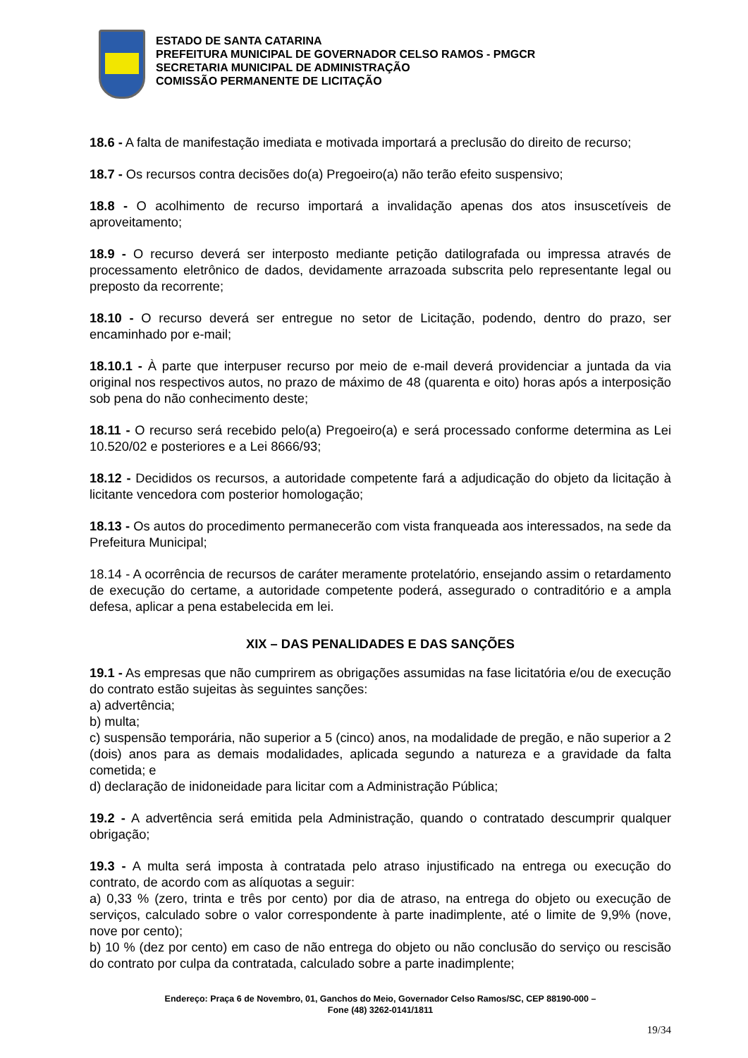ESTADO DE SANTA CATARINA
PREFEITURA MUNICIPAL DE GOVERNADOR CELSO RAMOS - PMGCR
SECRETARIA MUNICIPAL DE ADMINISTRAÇÃO
COMISSÃO PERMANENTE DE LICITAÇÃO
18.6 - A falta de manifestação imediata e motivada importará a preclusão do direito de recurso;
18.7 - Os recursos contra decisões do(a) Pregoeiro(a) não terão efeito suspensivo;
18.8 - O acolhimento de recurso importará a invalidação apenas dos atos insuscetíveis de aproveitamento;
18.9 - O recurso deverá ser interposto mediante petição datilografada ou impressa através de processamento eletrônico de dados, devidamente arrazoada subscrita pelo representante legal ou preposto da recorrente;
18.10 - O recurso deverá ser entregue no setor de Licitação, podendo, dentro do prazo, ser encaminhado por e-mail;
18.10.1 - À parte que interpuser recurso por meio de e-mail deverá providenciar a juntada da via original nos respectivos autos, no prazo de máximo de 48 (quarenta e oito) horas após a interposição sob pena do não conhecimento deste;
18.11 - O recurso será recebido pelo(a) Pregoeiro(a) e será processado conforme determina as Lei 10.520/02 e posteriores e a Lei 8666/93;
18.12 - Decididos os recursos, a autoridade competente fará a adjudicação do objeto da licitação à licitante vencedora com posterior homologação;
18.13 - Os autos do procedimento permanecerão com vista franqueada aos interessados, na sede da Prefeitura Municipal;
18.14 - A ocorrência de recursos de caráter meramente protelatório, ensejando assim o retardamento de execução do certame, a autoridade competente poderá, assegurado o contraditório e a ampla defesa, aplicar a pena estabelecida em lei.
XIX – DAS PENALIDADES E DAS SANÇÕES
19.1 - As empresas que não cumprirem as obrigações assumidas na fase licitatória e/ou de execução do contrato estão sujeitas às seguintes sanções:
a) advertência;
b) multa;
c) suspensão temporária, não superior a 5 (cinco) anos, na modalidade de pregão, e não superior a 2 (dois) anos para as demais modalidades, aplicada segundo a natureza e a gravidade da falta cometida; e
d) declaração de inidoneidade para licitar com a Administração Pública;
19.2 - A advertência será emitida pela Administração, quando o contratado descumprir qualquer obrigação;
19.3 - A multa será imposta à contratada pelo atraso injustificado na entrega ou execução do contrato, de acordo com as alíquotas a seguir:
a) 0,33 % (zero, trinta e três por cento) por dia de atraso, na entrega do objeto ou execução de serviços, calculado sobre o valor correspondente à parte inadimplente, até o limite de 9,9% (nove, nove por cento);
b) 10 % (dez por cento) em caso de não entrega do objeto ou não conclusão do serviço ou rescisão do contrato por culpa da contratada, calculado sobre a parte inadimplente;
Endereço: Praça 6 de Novembro, 01, Ganchos do Meio, Governador Celso Ramos/SC, CEP 88190-000 –
Fone (48) 3262-0141/1811
19/34